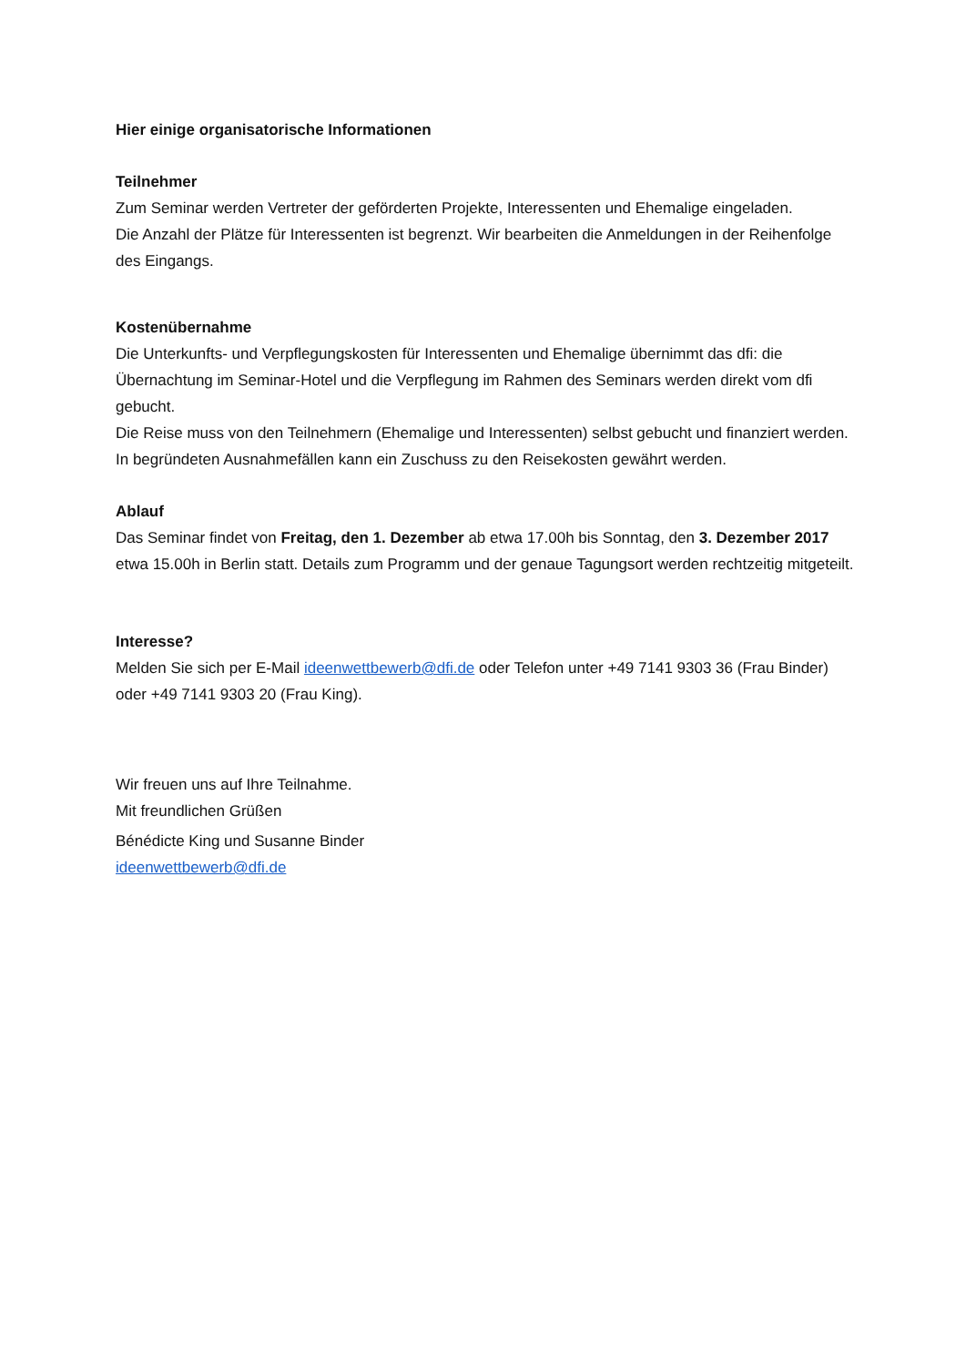Hier einige organisatorische Informationen
Teilnehmer
Zum Seminar werden Vertreter der geförderten Projekte, Interessenten und Ehemalige eingeladen.
Die Anzahl der Plätze für Interessenten ist begrenzt. Wir bearbeiten die Anmeldungen in der Reihenfolge des Eingangs.
Kostenübernahme
Die Unterkunfts- und Verpflegungskosten für Interessenten und Ehemalige übernimmt das dfi: die Übernachtung im Seminar-Hotel und die Verpflegung im Rahmen des Seminars werden direkt vom dfi gebucht.
Die Reise muss von den Teilnehmern (Ehemalige und Interessenten) selbst gebucht und finanziert werden. In begründeten Ausnahmefällen kann ein Zuschuss zu den Reisekosten gewährt werden.
Ablauf
Das Seminar findet von Freitag, den 1. Dezember ab etwa 17.00h bis Sonntag, den 3. Dezember 2017 etwa 15.00h in Berlin statt. Details zum Programm und der genaue Tagungsort werden rechtzeitig mitgeteilt.
Interesse?
Melden Sie sich per E-Mail ideenwettbewerb@dfi.de oder Telefon unter +49 7141 9303 36 (Frau Binder) oder +49 7141 9303 20 (Frau King).
Wir freuen uns auf Ihre Teilnahme.
Mit freundlichen Grüßen
Bénédicte King und Susanne Binder
ideenwettbewerb@dfi.de